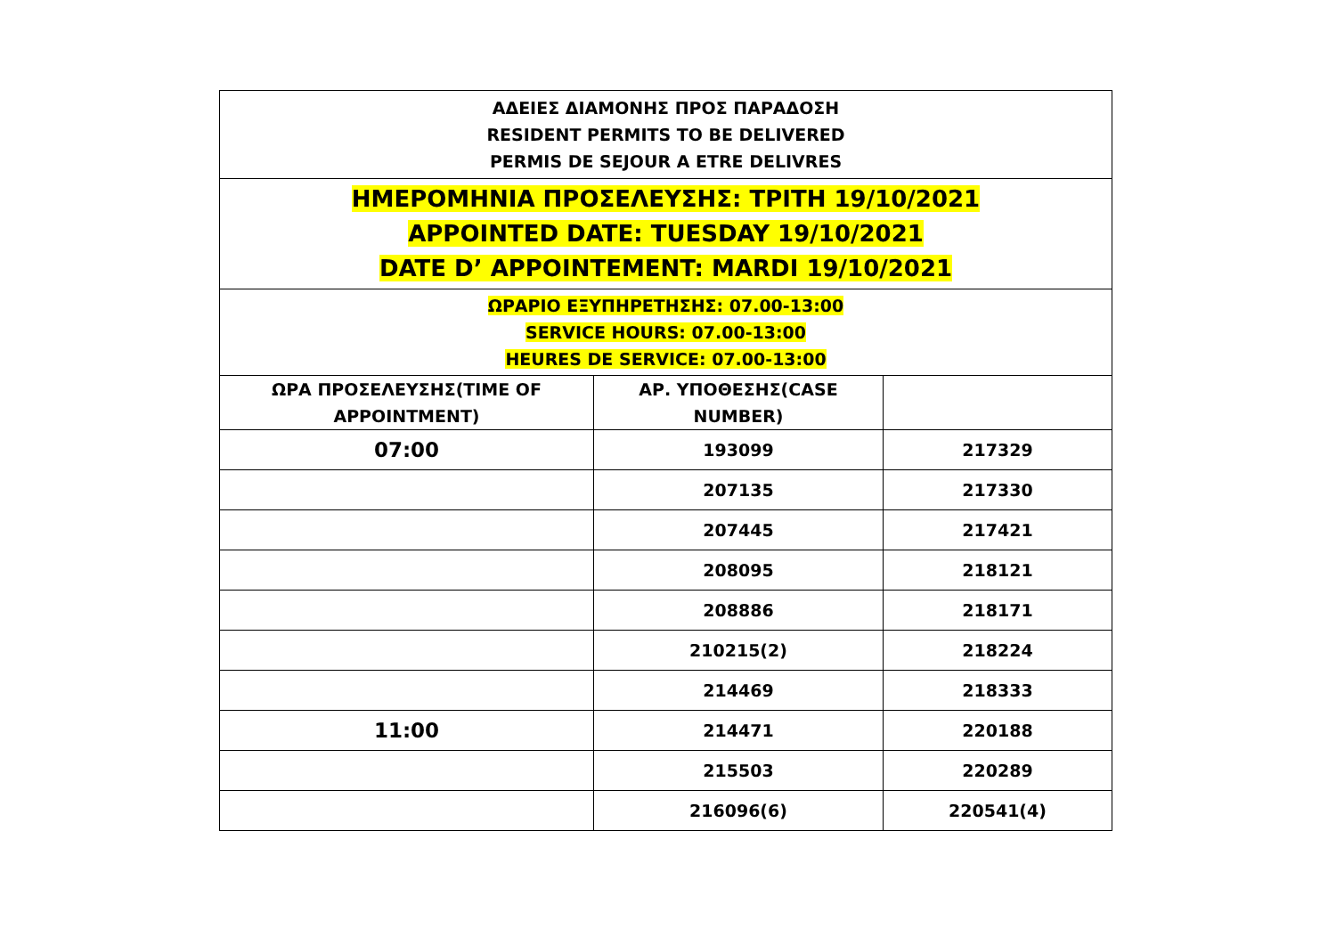| ΑΔΕΙΕΣ ΔΙΑΜΟΝΗΣ ΠΡΟΣ ΠΑΡΑΔΟΣΗ RESIDENT PERMITS TO BE DELIVERED PERMIS DE SEJOUR A ETRE DELIVRES | | |
| ΗΜΕΡΟΜΗΝΙΑ ΠΡΟΣΕΛΕΥΣΗΣ: ΤΡΙΤΗ 19/10/2021 APPOINTED DATE: TUESDAY 19/10/2021 DATE D’ APPOINTEMENT: MARDI 19/10/2021 | | |
| ΩΡΑΡΙΟ ΕΞΥΠΗΡΕΤΗΣΗΣ: 07.00-13:00 SERVICE HOURS: 07.00-13:00 HEURES DE SERVICE: 07.00-13:00 | | |
| ΩΡΑ ΠΡΟΣΕΛΕΥΣΗΣ(TIME OF APPOINTMENT) | ΑΡ. ΥΠΟΘΕΣΗΣ(CASE NUMBER) | |
| 07:00 | 193099 | 217329 |
| | 207135 | 217330 |
| | 207445 | 217421 |
| | 208095 | 218121 |
| | 208886 | 218171 |
| | 210215(2) | 218224 |
| | 214469 | 218333 |
| 11:00 | 214471 | 220188 |
| | 215503 | 220289 |
| | 216096(6) | 220541(4) |